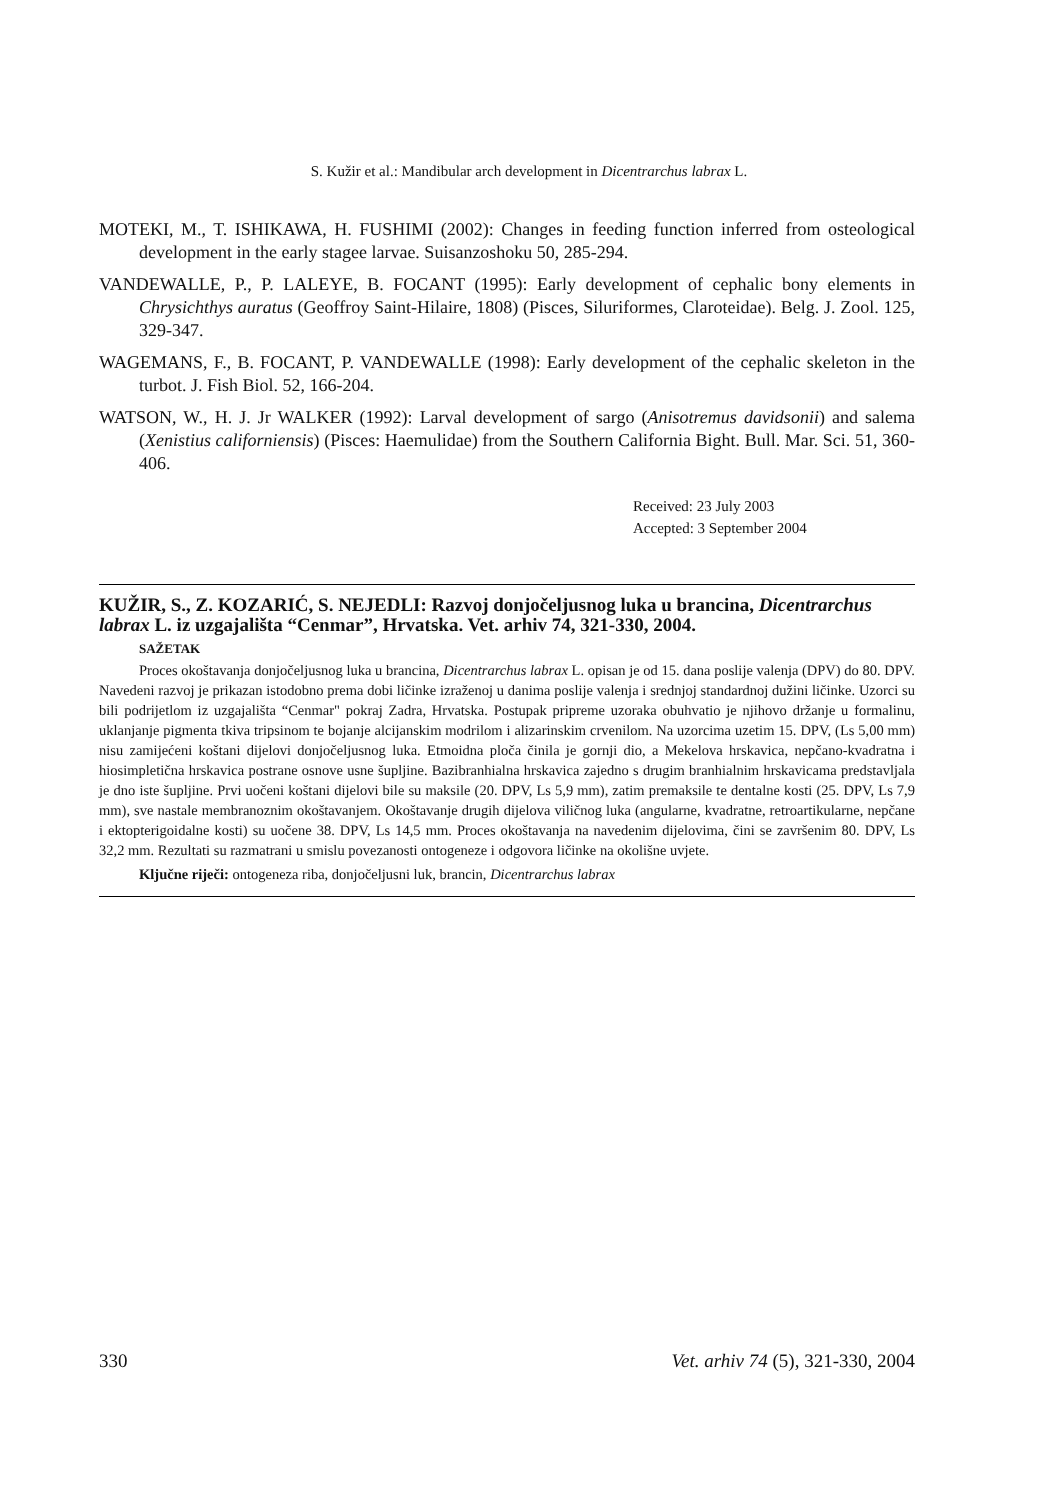S. Kužir et al.: Mandibular arch development in Dicentrarchus labrax L.
MOTEKI, M., T. ISHIKAWA, H. FUSHIMI (2002): Changes in feeding function inferred from osteological development in the early stagee larvae. Suisanzoshoku 50, 285-294.
VANDEWALLE, P., P. LALEYE, B. FOCANT (1995): Early development of cephalic bony elements in Chrysichthys auratus (Geoffroy Saint-Hilaire, 1808) (Pisces, Siluriformes, Claroteidae). Belg. J. Zool. 125, 329-347.
WAGEMANS, F., B. FOCANT, P. VANDEWALLE (1998): Early development of the cephalic skeleton in the turbot. J. Fish Biol. 52, 166-204.
WATSON, W., H. J. Jr WALKER (1992): Larval development of sargo (Anisotremus davidsonii) and salema (Xenistius californiensis) (Pisces: Haemulidae) from the Southern California Bight. Bull. Mar. Sci. 51, 360-406.
Received: 23 July 2003
Accepted: 3 September 2004
KUŽIR, S., Z. KOZARIĆ, S. NEJEDLI: Razvoj donjočeljusnog luka u brancina, Dicentrarchus labrax L. iz uzgajališta “Cenmar”, Hrvatska. Vet. arhiv 74, 321-330, 2004.
SAŽETAK
Proces okoštavanja donjočeljusnog luka u brancina, Dicentrarchus labrax L. opisan je od 15. dana poslije valenja (DPV) do 80. DPV. Navedeni razvoj je prikazan istodobno prema dobi ličinke izraženoj u danima poslije valenja i srednjoj standardnoj dužini ličinke. Uzorci su bili podrijetlom iz uzgajališta “Cenmar" pokraj Zadra, Hrvatska. Postupak pripreme uzoraka obuhvatio je njihovo držanje u formalinu, uklanjanje pigmenta tkiva tripsinom te bojanje alcijanskim modrilom i alizarinskim crvenilom. Na uzorcima uzetim 15. DPV, (Ls 5,00 mm) nisu zamijećeni koštani dijelovi donjočeljusnog luka. Etmoidna ploča činila je gornji dio, a Mekelova hrskavica, nepčano-kvadratna i hiosimpletična hrskavica postrane osnove usne šupljine. Bazibranhialna hrskavica zajedno s drugim branhialnim hrskavicama predstavljala je dno iste šupljine. Prvi uočeni koštani dijelovi bile su maksile (20. DPV, Ls 5,9 mm), zatim premaksile te dentalne kosti (25. DPV, Ls 7,9 mm), sve nastale membranoznim okoštavanjem. Okoštavanje drugih dijelova viličnog luka (angularne, kvadratne, retroartikularne, nepčane i ektopterigoidalne kosti) su uočene 38. DPV, Ls 14,5 mm. Proces okoštavanja na navedenim dijelovima, čini se završenim 80. DPV, Ls 32,2 mm. Rezultati su razmatrani u smislu povezanosti ontogeneze i odgovora ličinke na okolišne uvjete.
Ključne riječi: ontogeneza riba, donjočeljusni luk, brancin, Dicentrarchus labrax
330 Vet. arhiv 74 (5), 321-330, 2004